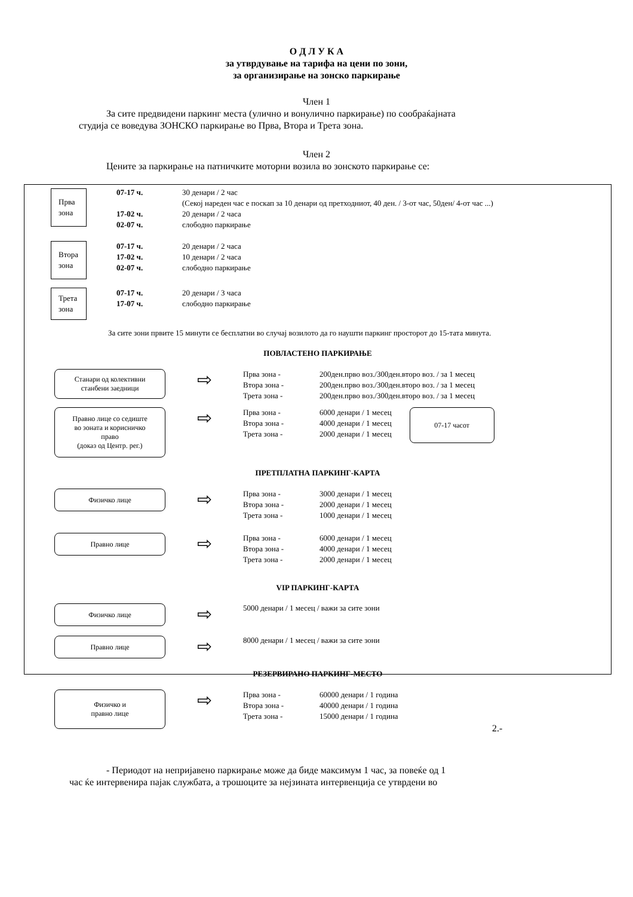О Д Л У К А
за утврдување на тарифа на цени по зони,
за организирање на зонско паркирање
Член 1
За сите предвидени паркинг места (улично и вонулично паркирање) по сообраќајната
студија се воведува ЗОНСКО паркирање во Прва, Втора и Трета зона.
Член 2
Цените за паркирање на патничките моторни возила во зонското паркирање се:
Прва
зона
| 07-17 ч. | 30 денари / 2 час (Секој нареден час е поскап за 10 денари од претходниот, 40 ден. / 3-от час, 50ден/ 4-от час ...) |
| 17-02 ч. | 20 денари / 2 часа |
| 02-07 ч. | слободно паркирање |
Втора
зона
| 07-17 ч. | 20 денари / 2 часа |
| 17-02 ч. | 10 денари / 2 часа |
| 02-07 ч. | слободно паркирање |
Трета
зона
| 07-17 ч. | 20 денари / 3 часа |
| 17-07 ч. | слободно паркирање |
За сите зони првите 15 минути се бесплатни во случај возилото да го наушти паркинг просторот до 15-тата минута.
ПОВЛАСТЕНО ПАРКИРАЊЕ
Станари од колективни
станбени заедници
⇨
| Прва зона - | 200ден.прво воз./300ден.второ воз. / за 1 месец |
| Втора зона - | 200ден.прво воз./300ден.второ воз. / за 1 месец |
| Трета зона - | 200ден.прво воз./300ден.второ воз. / за 1 месец |
Правно лице со седиште
во зоната и корисничко
право
(доказ од Центр. рег.)
⇨
| Прва зона - | 6000 денари / 1 месец |
| Втора зона - | 4000 денари / 1 месец |
| Трета зона - | 2000 денари / 1 месец |
07-17 часот
ПРЕТПЛАТНА ПАРКИНГ-КАРТА
Физичко лице
⇨
| Прва зона - | 3000 денари / 1 месец |
| Втора зона - | 2000 денари / 1 месец |
| Трета зона - | 1000 денари / 1 месец |
Правно лице
⇨
| Прва зона - | 6000 денари / 1 месец |
| Втора зона - | 4000 денари / 1 месец |
| Трета зона - | 2000 денари / 1 месец |
VIP ПАРКИНГ-КАРТА
Физичко лице
⇨
5000 денари / 1 месец / важи за сите зони
Правно лице
⇨
8000 денари / 1 месец / важи за сите зони
РЕЗЕРВИРАНО ПАРКИНГ-МЕСТО
Физичко и
правно лице
⇨
| Прва зона - | 60000 денари / 1 година |
| Втора зона - | 40000 денари / 1 година |
| Трета зона - | 15000 денари / 1 година |
2.-
- Периодот на непријавено паркирање може да биде максимум 1 час, за повеќе од 1
час ќе интервенира пајак службата, а трошоците за нејзината интервенција се утврдени во